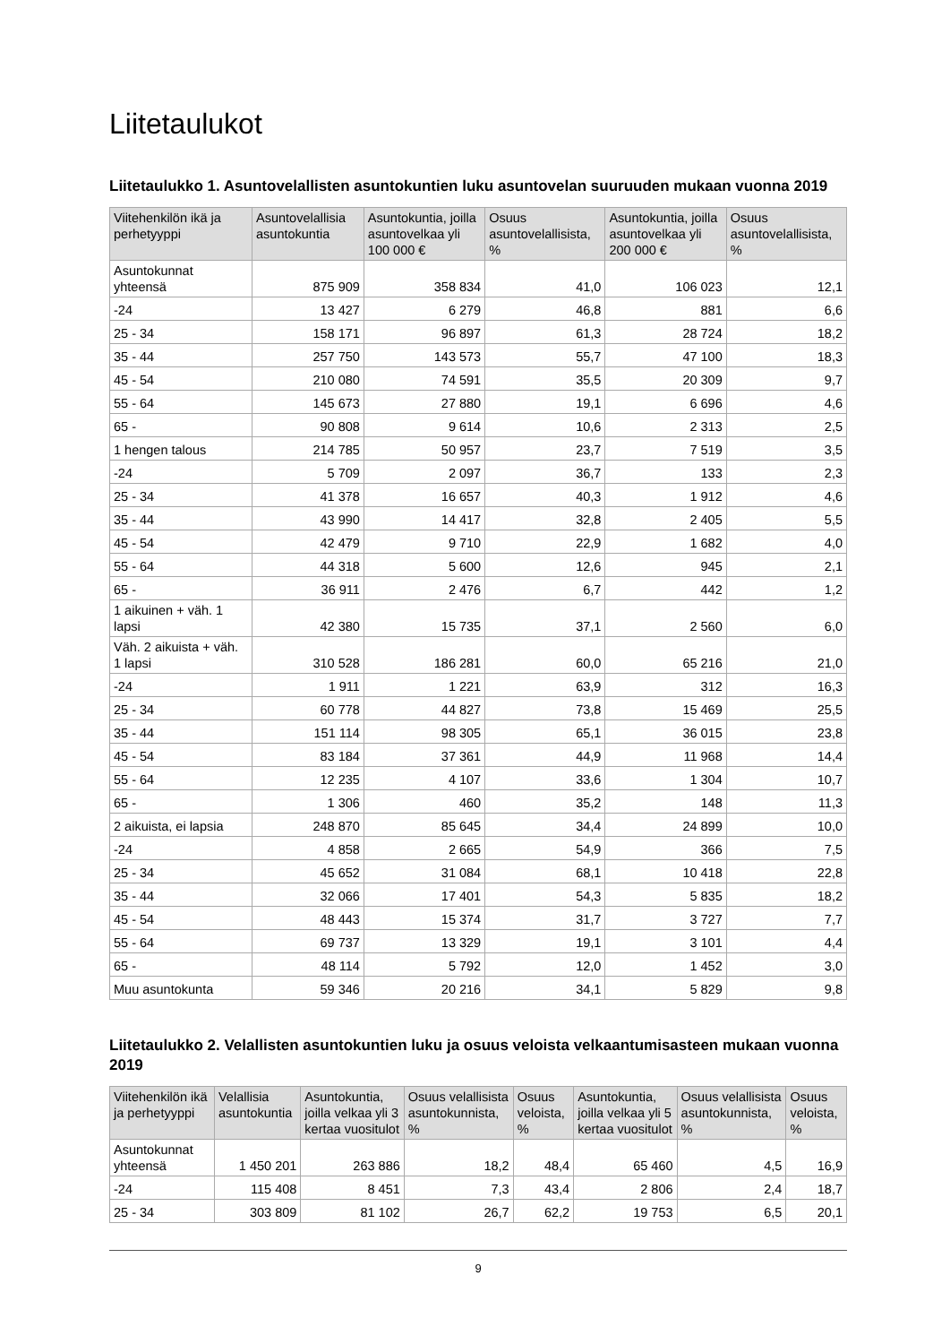Liitetaulukot
Liitetaulukko 1. Asuntovelallisten asuntokuntien luku asuntovelan suuruuden mukaan vuonna 2019
| Viitehenkilön ikä ja perhetyyppi | Asuntovelallisia asuntokuntia | Asuntokuntia, joilla asuntovelkaa yli 100 000 € | Osuus asuntovelallisista, % | Asuntokuntia, joilla asuntovelkaa yli 200 000 € | Osuus asuntovelallisista, % |
| --- | --- | --- | --- | --- | --- |
| Asuntokunnat yhteensä | 875 909 | 358 834 | 41,0 | 106 023 | 12,1 |
| -24 | 13 427 | 6 279 | 46,8 | 881 | 6,6 |
| 25 - 34 | 158 171 | 96 897 | 61,3 | 28 724 | 18,2 |
| 35 - 44 | 257 750 | 143 573 | 55,7 | 47 100 | 18,3 |
| 45 - 54 | 210 080 | 74 591 | 35,5 | 20 309 | 9,7 |
| 55 - 64 | 145 673 | 27 880 | 19,1 | 6 696 | 4,6 |
| 65 - | 90 808 | 9 614 | 10,6 | 2 313 | 2,5 |
| 1 hengen talous | 214 785 | 50 957 | 23,7 | 7 519 | 3,5 |
| -24 | 5 709 | 2 097 | 36,7 | 133 | 2,3 |
| 25 - 34 | 41 378 | 16 657 | 40,3 | 1 912 | 4,6 |
| 35 - 44 | 43 990 | 14 417 | 32,8 | 2 405 | 5,5 |
| 45 - 54 | 42 479 | 9 710 | 22,9 | 1 682 | 4,0 |
| 55 - 64 | 44 318 | 5 600 | 12,6 | 945 | 2,1 |
| 65 - | 36 911 | 2 476 | 6,7 | 442 | 1,2 |
| 1 aikuinen + väh. 1 lapsi | 42 380 | 15 735 | 37,1 | 2 560 | 6,0 |
| Väh. 2 aikuista + väh. 1 lapsi | 310 528 | 186 281 | 60,0 | 65 216 | 21,0 |
| -24 | 1 911 | 1 221 | 63,9 | 312 | 16,3 |
| 25 - 34 | 60 778 | 44 827 | 73,8 | 15 469 | 25,5 |
| 35 - 44 | 151 114 | 98 305 | 65,1 | 36 015 | 23,8 |
| 45 - 54 | 83 184 | 37 361 | 44,9 | 11 968 | 14,4 |
| 55 - 64 | 12 235 | 4 107 | 33,6 | 1 304 | 10,7 |
| 65 - | 1 306 | 460 | 35,2 | 148 | 11,3 |
| 2 aikuista, ei lapsia | 248 870 | 85 645 | 34,4 | 24 899 | 10,0 |
| -24 | 4 858 | 2 665 | 54,9 | 366 | 7,5 |
| 25 - 34 | 45 652 | 31 084 | 68,1 | 10 418 | 22,8 |
| 35 - 44 | 32 066 | 17 401 | 54,3 | 5 835 | 18,2 |
| 45 - 54 | 48 443 | 15 374 | 31,7 | 3 727 | 7,7 |
| 55 - 64 | 69 737 | 13 329 | 19,1 | 3 101 | 4,4 |
| 65 - | 48 114 | 5 792 | 12,0 | 1 452 | 3,0 |
| Muu asuntokunta | 59 346 | 20 216 | 34,1 | 5 829 | 9,8 |
Liitetaulukko 2. Velallisten asuntokuntien luku ja osuus veloista velkaantumisasteen mukaan vuonna 2019
| Viitehenkilön ikä ja perhetyyppi | Velallisia asuntokuntia | Asuntokuntia, joilla velkaa yli 3 kertaa vuositulot | Osuus velallisista asuntokunnista, % | Osuus veloista, % | Asuntokuntia, joilla velkaa yli 5 kertaa vuositulot | Osuus velallisista asuntokunnista, % | Osuus veloista, % |
| --- | --- | --- | --- | --- | --- | --- | --- |
| Asuntokunnat yhteensä | 1 450 201 | 263 886 | 18,2 | 48,4 | 65 460 | 4,5 | 16,9 |
| -24 | 115 408 | 8 451 | 7,3 | 43,4 | 2 806 | 2,4 | 18,7 |
| 25 - 34 | 303 809 | 81 102 | 26,7 | 62,2 | 19 753 | 6,5 | 20,1 |
9